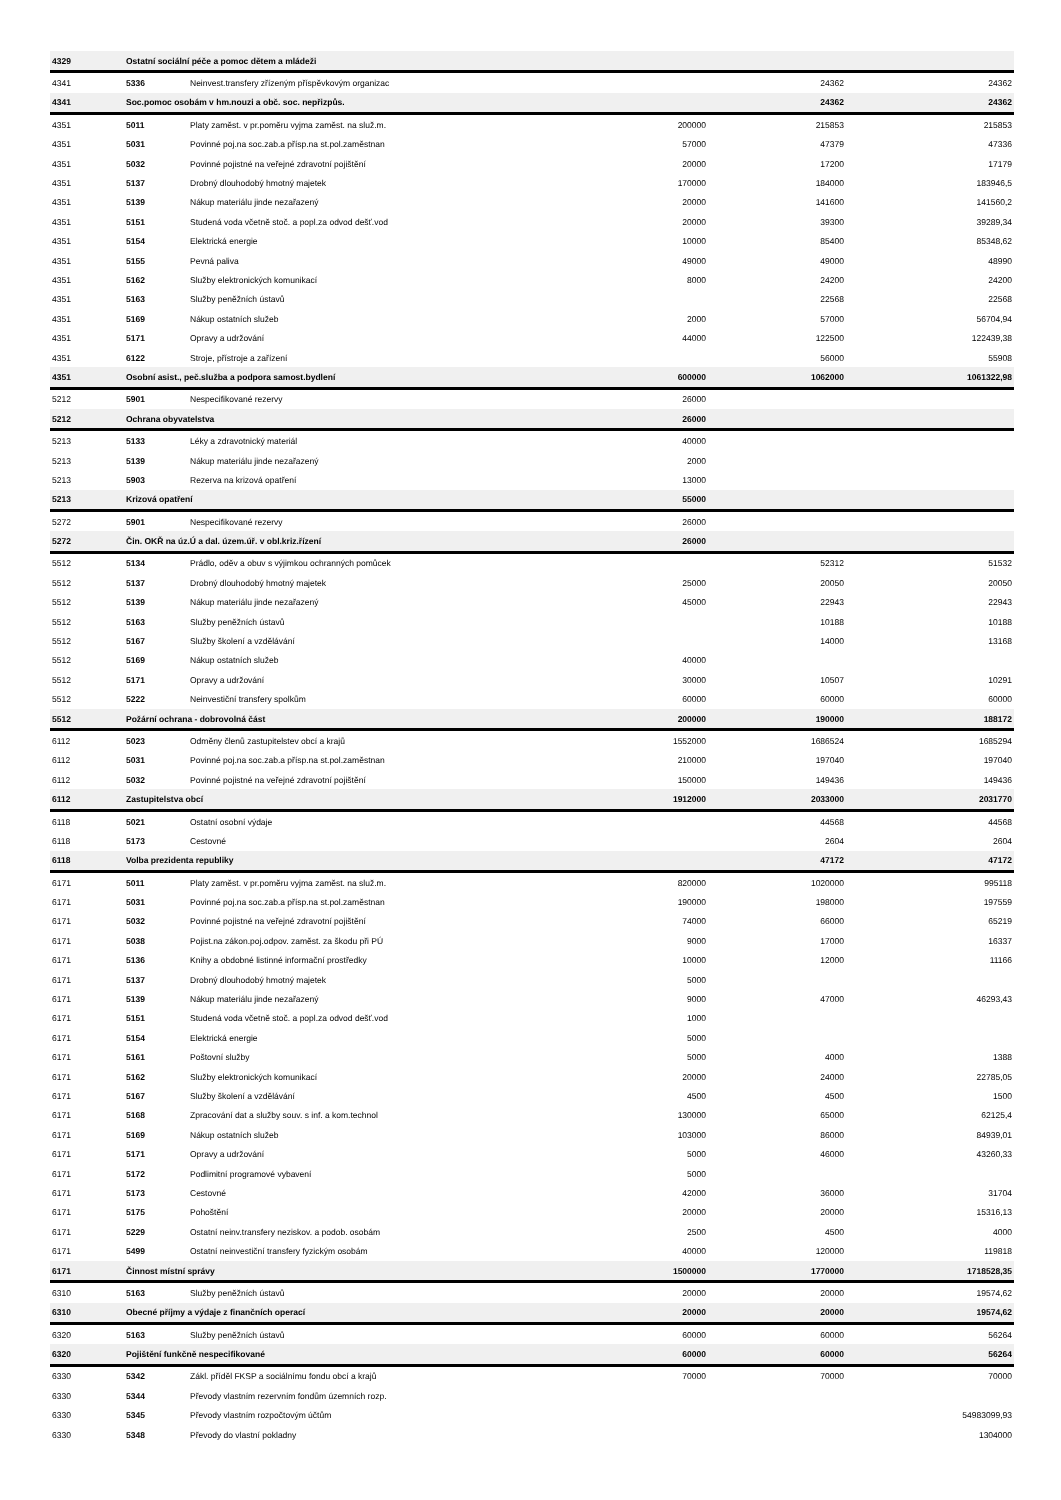| 4329 | Ostatní sociální péče a pomoc dětem a mládeži | | | | |
| 4341 | 5336 | Neinvest.transfery zřízeným příspěvkovým organizac | | 24362 | 24362 |
| 4341 | Soc.pomoc osobám v hm.nouzi a obč. soc. nepřizpůs. | | | 24362 | 24362 |
| 4351 | 5011 | Platy zaměst. v pr.poměru vyjma zaměst. na služ.m. | 200000 | 215853 | 215853 |
| 4351 | 5031 | Povinné poj.na soc.zab.a přísp.na st.pol.zaměstnan | 57000 | 47379 | 47336 |
| 4351 | 5032 | Povinné pojistné na veřejné zdravotní pojištění | 20000 | 17200 | 17179 |
| 4351 | 5137 | Drobný dlouhodobý hmotný majetek | 170000 | 184000 | 183946,5 |
| 4351 | 5139 | Nákup materiálu jinde nezařazený | 20000 | 141600 | 141560,2 |
| 4351 | 5151 | Studená voda včetně stoč. a popl.za odvod dešť.vod | 20000 | 39300 | 39289,34 |
| 4351 | 5154 | Elektrická energie | 10000 | 85400 | 85348,62 |
| 4351 | 5155 | Pevná paliva | 49000 | 49000 | 48990 |
| 4351 | 5162 | Služby elektronických komunikací | 8000 | 24200 | 24200 |
| 4351 | 5163 | Služby peněžních ústavů | | 22568 | 22568 |
| 4351 | 5169 | Nákup ostatních služeb | 2000 | 57000 | 56704,94 |
| 4351 | 5171 | Opravy a udržování | 44000 | 122500 | 122439,38 |
| 4351 | 6122 | Stroje, přístroje a zařízení | | 56000 | 55908 |
| 4351 | Osobní asist., peč.služba a podpora samost.bydlení | | 600000 | 1062000 | 1061322,98 |
| 5212 | 5901 | Nespecifikované rezervy | 26000 | | |
| 5212 | Ochrana obyvatelstva | | 26000 | | |
| 5213 | 5133 | Léky a zdravotnický materiál | 40000 | | |
| 5213 | 5139 | Nákup materiálu jinde nezařazený | 2000 | | |
| 5213 | 5903 | Rezerva na krizová opatření | 13000 | | |
| 5213 | Krizová opatření | | 55000 | | |
| 5272 | 5901 | Nespecifikované rezervy | 26000 | | |
| 5272 | Čin. OKŘ na úz.Ú a dal. územ.úř. v obl.kriz.řízení | | 26000 | | |
| 5512 | 5134 | Prádlo, oděv a obuv s výjimkou ochranných pomůcek | | 52312 | 51532 |
| 5512 | 5137 | Drobný dlouhodobý hmotný majetek | 25000 | 20050 | 20050 |
| 5512 | 5139 | Nákup materiálu jinde nezařazený | 45000 | 22943 | 22943 |
| 5512 | 5163 | Služby peněžních ústavů | | 10188 | 10188 |
| 5512 | 5167 | Služby školení a vzdělávání | | 14000 | 13168 |
| 5512 | 5169 | Nákup ostatních služeb | 40000 | | |
| 5512 | 5171 | Opravy a udržování | 30000 | 10507 | 10291 |
| 5512 | 5222 | Neinvestiční transfery spolkům | 60000 | 60000 | 60000 |
| 5512 | Požární ochrana - dobrovolná část | | 200000 | 190000 | 188172 |
| 6112 | 5023 | Odměny členů zastupitelstev obcí a krajů | 1552000 | 1686524 | 1685294 |
| 6112 | 5031 | Povinné poj.na soc.zab.a přísp.na st.pol.zaměstnan | 210000 | 197040 | 197040 |
| 6112 | 5032 | Povinné pojistné na veřejné zdravotní pojištění | 150000 | 149436 | 149436 |
| 6112 | Zastupitelstva obcí | | 1912000 | 2033000 | 2031770 |
| 6118 | 5021 | Ostatní osobní výdaje | | 44568 | 44568 |
| 6118 | 5173 | Cestovné | | 2604 | 2604 |
| 6118 | Volba prezidenta republiky | | | 47172 | 47172 |
| 6171 | 5011 | Platy zaměst. v pr.poměru vyjma zaměst. na služ.m. | 820000 | 1020000 | 995118 |
| 6171 | 5031 | Povinné poj.na soc.zab.a přísp.na st.pol.zaměstnan | 190000 | 198000 | 197559 |
| 6171 | 5032 | Povinné pojistné na veřejné zdravotní pojištění | 74000 | 66000 | 65219 |
| 6171 | 5038 | Pojist.na zákon.poj.odpov. zaměst. za škodu při PÚ | 9000 | 17000 | 16337 |
| 6171 | 5136 | Knihy a obdobné listinné informační prostředky | 10000 | 12000 | 11166 |
| 6171 | 5137 | Drobný dlouhodobý hmotný majetek | 5000 | | |
| 6171 | 5139 | Nákup materiálu jinde nezařazený | 9000 | 47000 | 46293,43 |
| 6171 | 5151 | Studená voda včetně stoč. a popl.za odvod dešť.vod | 1000 | | |
| 6171 | 5154 | Elektrická energie | 5000 | | |
| 6171 | 5161 | Poštovní služby | 5000 | 4000 | 1388 |
| 6171 | 5162 | Služby elektronických komunikací | 20000 | 24000 | 22785,05 |
| 6171 | 5167 | Služby školení a vzdělávání | 4500 | 4500 | 1500 |
| 6171 | 5168 | Zpracování dat a služby souv. s inf. a kom.technol | 130000 | 65000 | 62125,4 |
| 6171 | 5169 | Nákup ostatních služeb | 103000 | 86000 | 84939,01 |
| 6171 | 5171 | Opravy a udržování | 5000 | 46000 | 43260,33 |
| 6171 | 5172 | Podlimitní programové vybavení | 5000 | | |
| 6171 | 5173 | Cestovné | 42000 | 36000 | 31704 |
| 6171 | 5175 | Pohoštění | 20000 | 20000 | 15316,13 |
| 6171 | 5229 | Ostatní neinv.transfery neziskov. a podob. osobám | 2500 | 4500 | 4000 |
| 6171 | 5499 | Ostatní neinvestiční transfery fyzickým osobám | 40000 | 120000 | 119818 |
| 6171 | Činnost místní správy | | 1500000 | 1770000 | 1718528,35 |
| 6310 | 5163 | Služby peněžních ústavů | 20000 | 20000 | 19574,62 |
| 6310 | Obecné příjmy a výdaje z finančních operací | | 20000 | 20000 | 19574,62 |
| 6320 | 5163 | Služby peněžních ústavů | 60000 | 60000 | 56264 |
| 6320 | Pojištění funkčně nespecifikované | | 60000 | 60000 | 56264 |
| 6330 | 5342 | Zákl. příděl FKSP a sociálnímu fondu obcí a krajů | 70000 | 70000 | 70000 |
| 6330 | 5344 | Převody vlastním rezervním fondům územních rozp. | | | |
| 6330 | 5345 | Převody vlastním rozpočtovým účtům | | | 54983099,93 |
| 6330 | 5348 | Převody do vlastní pokladny | | | 1304000 |